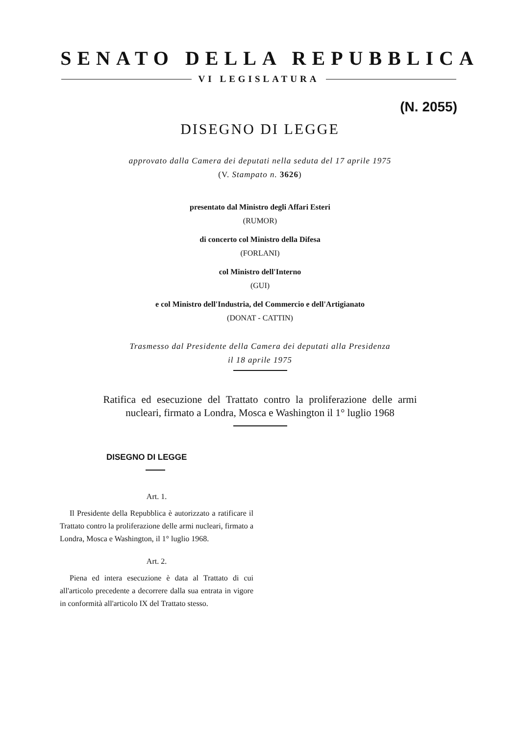SENATO DELLA REPUBBLICA
VI LEGISLATURA
(N. 2055)
DISEGNO DI LEGGE
approvato dalla Camera dei deputati nella seduta del 17 aprile 1975
(V. Stampato n. 3626)
presentato dal Ministro degli Affari Esteri
(RUMOR)
di concerto col Ministro della Difesa
(FORLANI)
col Ministro dell'Interno
(GUI)
e col Ministro dell'Industria, del Commercio e dell'Artigianato
(DONAT - CATTIN)
Trasmesso dal Presidente della Camera dei deputati alla Presidenza
il 18 aprile 1975
Ratifica ed esecuzione del Trattato contro la proliferazione delle armi nucleari, firmato a Londra, Mosca e Washington il 1° luglio 1968
DISEGNO DI LEGGE
Art. 1.
Il Presidente della Repubblica è autorizzato a ratificare il Trattato contro la proliferazione delle armi nucleari, firmato a Londra, Mosca e Washington, il 1° luglio 1968.
Art. 2.
Piena ed intera esecuzione è data al Trattato di cui all'articolo precedente a decorrere dalla sua entrata in vigore in conformità all'articolo IX del Trattato stesso.